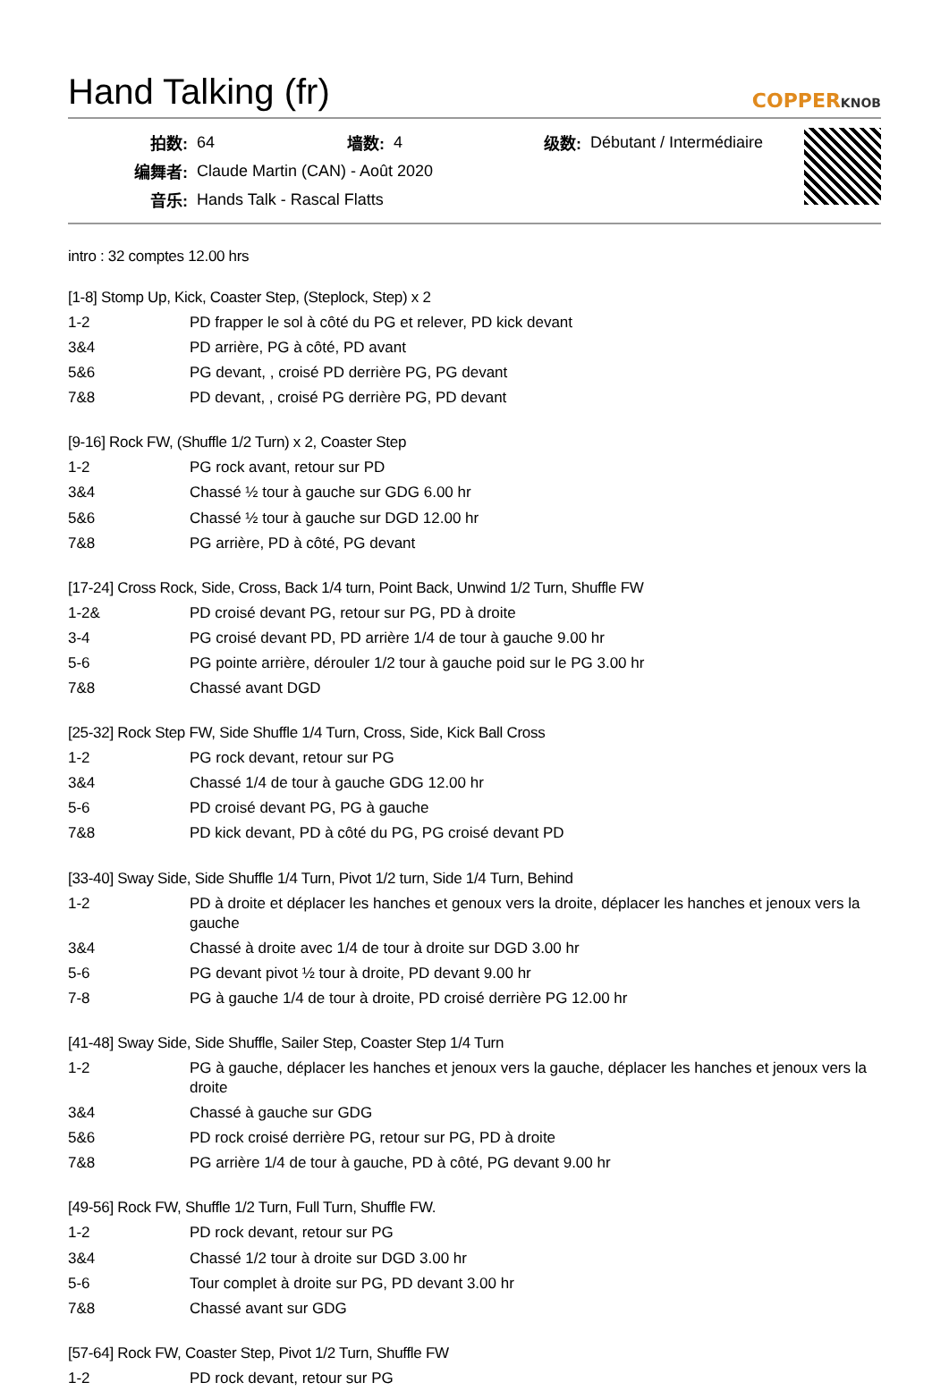Hand Talking (fr)
COPPERKNOB
| 拍数: | 64 | 墙数: | 4 | 级数: | Débutant / Intermédiaire |
| 编舞者: | Claude Martin (CAN) - Août 2020 | | | | |
| 音乐: | Hands Talk - Rascal Flatts | | | | |
intro : 32 comptes 12.00 hrs
[1-8] Stomp Up, Kick, Coaster Step, (Steplock, Step) x 2
| 1-2 | PD frapper le sol à côté du PG et relever, PD kick devant |
| 3&4 | PD arrière, PG à côté, PD avant |
| 5&6 | PG devant, , croisé PD derrière PG, PG devant |
| 7&8 | PD devant, , croisé PG derrière PG, PD devant |
[9-16] Rock FW, (Shuffle 1/2 Turn) x 2, Coaster Step
| 1-2 | PG rock avant, retour sur PD |
| 3&4 | Chassé ½ tour à gauche sur GDG 6.00 hr |
| 5&6 | Chassé ½ tour à gauche sur DGD 12.00 hr |
| 7&8 | PG arrière, PD à côté, PG devant |
[17-24] Cross Rock, Side, Cross, Back 1/4 turn, Point Back, Unwind 1/2 Turn, Shuffle FW
| 1-2& | PD croisé devant PG, retour sur PG, PD à droite |
| 3-4 | PG croisé devant PD, PD arrière 1/4 de tour à gauche 9.00 hr |
| 5-6 | PG pointe arrière, dérouler 1/2 tour à gauche poid sur le PG 3.00 hr |
| 7&8 | Chassé avant DGD |
[25-32] Rock Step FW, Side Shuffle 1/4 Turn, Cross, Side, Kick Ball Cross
| 1-2 | PG rock devant, retour sur PG |
| 3&4 | Chassé 1/4 de tour à gauche GDG 12.00 hr |
| 5-6 | PD croisé devant PG, PG à gauche |
| 7&8 | PD kick devant, PD à côté du PG, PG croisé devant PD |
[33-40] Sway Side, Side Shuffle 1/4 Turn, Pivot 1/2 turn, Side 1/4 Turn, Behind
| 1-2 | PD à droite et déplacer les hanches et genoux vers la droite, déplacer les hanches et jenoux vers la gauche |
| 3&4 | Chassé à droite avec 1/4 de tour à droite sur DGD 3.00 hr |
| 5-6 | PG devant pivot ½ tour à droite, PD devant 9.00 hr |
| 7-8 | PG à gauche 1/4 de tour à droite, PD croisé derrière PG 12.00 hr |
[41-48] Sway Side, Side Shuffle, Sailer Step, Coaster Step 1/4 Turn
| 1-2 | PG à gauche, déplacer les hanches et jenoux vers la gauche, déplacer les hanches et jenoux vers la droite |
| 3&4 | Chassé à gauche sur GDG |
| 5&6 | PD rock croisé derrière PG, retour sur PG, PD à droite |
| 7&8 | PG arrière 1/4 de tour à gauche, PD à côté, PG devant 9.00 hr |
[49-56] Rock FW, Shuffle 1/2 Turn, Full Turn, Shuffle FW.
| 1-2 | PD rock devant, retour sur PG |
| 3&4 | Chassé 1/2 tour à droite sur DGD 3.00 hr |
| 5-6 | Tour complet à droite sur PG, PD devant 3.00 hr |
| 7&8 | Chassé avant sur GDG |
[57-64] Rock FW, Coaster Step, Pivot 1/2 Turn, Shuffle FW
| 1-2 | PD rock devant, retour sur PG |